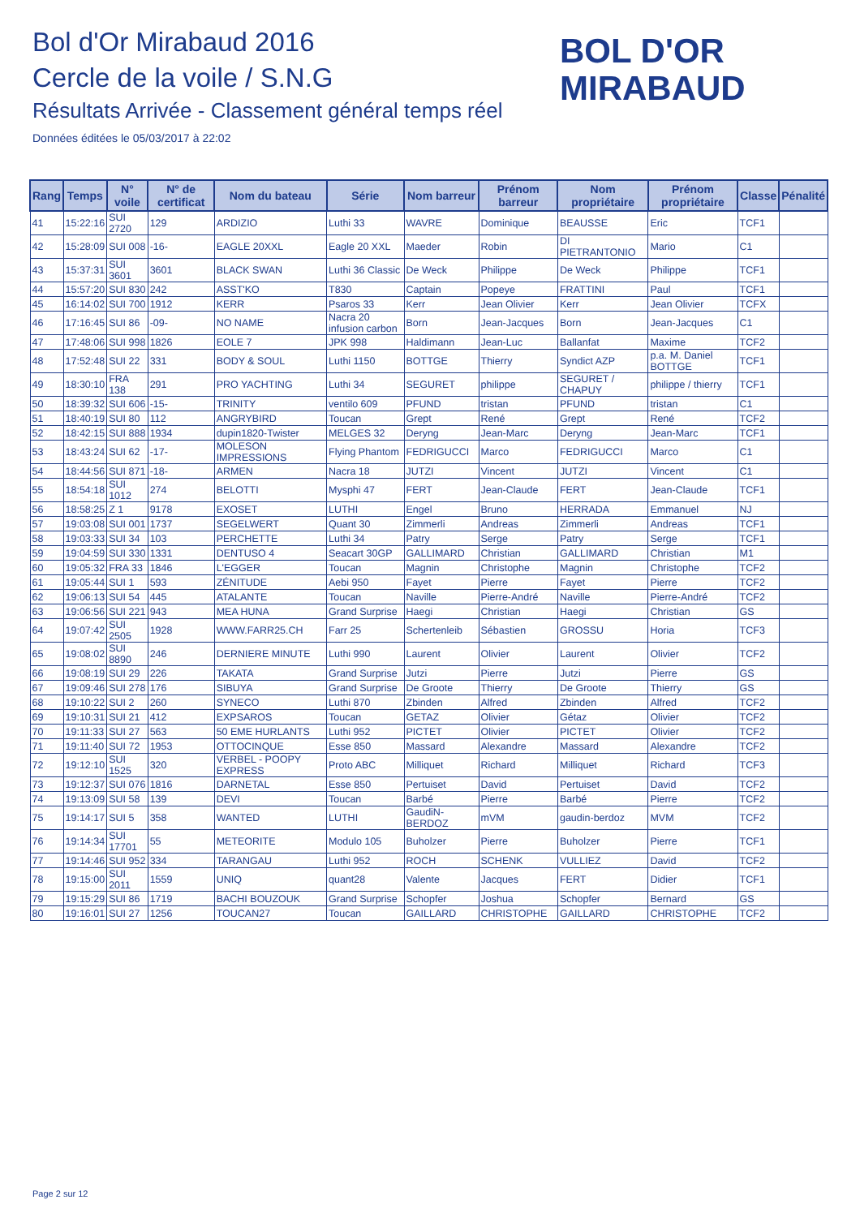Bol d'Or Mirabaud 2016
Cercle de la voile / S.N.G
Résultats Arrivée - Classement général temps réel
Données éditées le 05/03/2017 à 22:02
BOL D'OR
MIRABAUD
| Rang | Temps | N° voile | N° de certificat | Nom du bateau | Série | Nom barreur | Prénom barreur | Nom propriétaire | Prénom propriétaire | Classe | Pénalité |
| --- | --- | --- | --- | --- | --- | --- | --- | --- | --- | --- | --- |
| 41 | 15:22:16 | SUI 2720 | 129 | ARDIZIO | Luthi 33 | WAVRE | Dominique | BEAUSSE | Eric | TCF1 | |
| 42 | 15:28:09 | SUI 008 | -16- | EAGLE 20XXL | Eagle 20 XXL | Maeder | Robin | DI PIETRANTONIO | Mario | C1 | |
| 43 | 15:37:31 | SUI 3601 | 3601 | BLACK SWAN | Luthi 36 Classic | De Weck | Philippe | De Weck | Philippe | TCF1 | |
| 44 | 15:57:20 | SUI 830 | 242 | ASST'KO | T830 | Captain | Popeye | FRATTINI | Paul | TCF1 | |
| 45 | 16:14:02 | SUI 700 | 1912 | KERR | Psaros 33 | Kerr | Jean Olivier | Kerr | Jean Olivier | TCFX | |
| 46 | 17:16:45 | SUI 86 | -09- | NO NAME | Nacra 20 infusion carbon | Born | Jean-Jacques | Born | Jean-Jacques | C1 | |
| 47 | 17:48:06 | SUI 998 | 1826 | EOLE 7 | JPK 998 | Haldimann | Jean-Luc | Ballanfat | Maxime | TCF2 | |
| 48 | 17:52:48 | SUI 22 | 331 | BODY & SOUL | Luthi 1150 | BOTTGE | Thierry | Syndict AZP | p.a. M. Daniel BOTTGE | TCF1 | |
| 49 | 18:30:10 | FRA 138 | 291 | PRO YACHTING | Luthi 34 | SEGURET | philippe | SEGURET / CHAPUY | philippe / thierry | TCF1 | |
| 50 | 18:39:32 | SUI 606 | -15- | TRINITY | ventilo 609 | PFUND | tristan | PFUND | tristan | C1 | |
| 51 | 18:40:19 | SUI 80 | 112 | ANGRYBIRD | Toucan | Grept | René | Grept | René | TCF2 | |
| 52 | 18:42:15 | SUI 888 | 1934 | dupin1820-Twister | MELGES 32 | Deryng | Jean-Marc | Deryng | Jean-Marc | TCF1 | |
| 53 | 18:43:24 | SUI 62 | -17- | MOLESON IMPRESSIONS | Flying Phantom | FEDRIGUCCI | Marco | FEDRIGUCCI | Marco | C1 | |
| 54 | 18:44:56 | SUI 871 | -18- | ARMEN | Nacra 18 | JUTZI | Vincent | JUTZI | Vincent | C1 | |
| 55 | 18:54:18 | SUI 1012 | 274 | BELOTTI | Mysphi 47 | FERT | Jean-Claude | FERT | Jean-Claude | TCF1 | |
| 56 | 18:58:25 | Z 1 | 9178 | EXOSET | LUTHI | Engel | Bruno | HERRADA | Emmanuel | NJ | |
| 57 | 19:03:08 | SUI 001 | 1737 | SEGELWERT | Quant 30 | Zimmerli | Andreas | Zimmerli | Andreas | TCF1 | |
| 58 | 19:03:33 | SUI 34 | 103 | PERCHETTE | Luthi 34 | Patry | Serge | Patry | Serge | TCF1 | |
| 59 | 19:04:59 | SUI 330 | 1331 | DENTUSO 4 | Seacart 30GP | GALLIMARD | Christian | GALLIMARD | Christian | M1 | |
| 60 | 19:05:32 | FRA 33 | 1846 | L'EGGER | Toucan | Magnin | Christophe | Magnin | Christophe | TCF2 | |
| 61 | 19:05:44 | SUI 1 | 593 | ZÉNITUDE | Aebi 950 | Fayet | Pierre | Fayet | Pierre | TCF2 | |
| 62 | 19:06:13 | SUI 54 | 445 | ATALANTE | Toucan | Naville | Pierre-André | Naville | Pierre-André | TCF2 | |
| 63 | 19:06:56 | SUI 221 | 943 | MEA HUNA | Grand Surprise | Haegi | Christian | Haegi | Christian | GS | |
| 64 | 19:07:42 | SUI 2505 | 1928 | WWW.FARR25.CH | Farr 25 | Schertenleib | Sébastien | GROSSU | Horia | TCF3 | |
| 65 | 19:08:02 | SUI 8890 | 246 | DERNIERE MINUTE | Luthi 990 | Laurent | Olivier | Laurent | Olivier | TCF2 | |
| 66 | 19:08:19 | SUI 29 | 226 | TAKATA | Grand Surprise | Jutzi | Pierre | Jutzi | Pierre | GS | |
| 67 | 19:09:46 | SUI 278 | 176 | SIBUYA | Grand Surprise | De Groote | Thierry | De Groote | Thierry | GS | |
| 68 | 19:10:22 | SUI 2 | 260 | SYNECO | Luthi 870 | Zbinden | Alfred | Zbinden | Alfred | TCF2 | |
| 69 | 19:10:31 | SUI 21 | 412 | EXPSAROS | Toucan | GETAZ | Olivier | Gétaz | Olivier | TCF2 | |
| 70 | 19:11:33 | SUI 27 | 563 | 50 EME HURLANTS | Luthi 952 | PICTET | Olivier | PICTET | Olivier | TCF2 | |
| 71 | 19:11:40 | SUI 72 | 1953 | OTTOCINQUE | Esse 850 | Massard | Alexandre | Massard | Alexandre | TCF2 | |
| 72 | 19:12:10 | SUI 1525 | 320 | VERBEL - POOPY EXPRESS | Proto ABC | Milliquet | Richard | Milliquet | Richard | TCF3 | |
| 73 | 19:12:37 | SUI 076 | 1816 | DARNETAL | Esse 850 | Pertuiset | David | Pertuiset | David | TCF2 | |
| 74 | 19:13:09 | SUI 58 | 139 | DEVI | Toucan | Barbé | Pierre | Barbé | Pierre | TCF2 | |
| 75 | 19:14:17 | SUI 5 | 358 | WANTED | LUTHI | GaudiN-BERDOZ | mVM | gaudin-berdoz | MVM | TCF2 | |
| 76 | 19:14:34 | SUI 17701 | 55 | METEORITE | Modulo 105 | Buholzer | Pierre | Buholzer | Pierre | TCF1 | |
| 77 | 19:14:46 | SUI 952 | 334 | TARANGAU | Luthi 952 | ROCH | SCHENK | VULLIEZ | David | TCF2 | |
| 78 | 19:15:00 | SUI 2011 | 1559 | UNIQ | quant28 | Valente | Jacques | FERT | Didier | TCF1 | |
| 79 | 19:15:29 | SUI 86 | 1719 | BACHI BOUZOUK | Grand Surprise | Schopfer | Joshua | Schopfer | Bernard | GS | |
| 80 | 19:16:01 | SUI 27 | 1256 | TOUCAN27 | Toucan | GAILLARD | CHRISTOPHE | GAILLARD | CHRISTOPHE | TCF2 | |
Page 2 sur 12